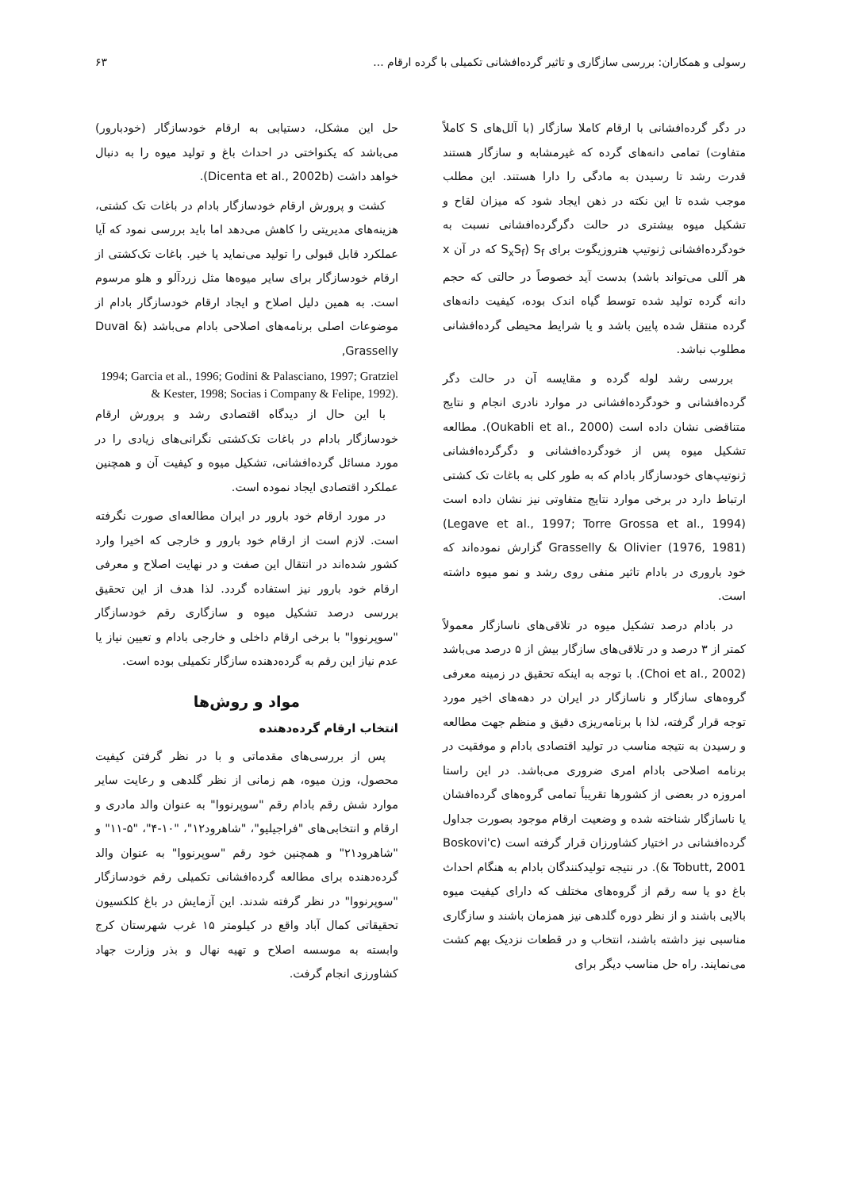رسولی و همکاران: بررسی سازگاری و تاثیر گرده‌افشانی تکمیلی با گرده ارقام ... ۶۳
در دگر گرده‌افشانی با ارقام کاملا سازگار (با آلل‌های S کاملاً متفاوت) تمامی دانه‌های گرده که غیرمشابه و سازگار هستند قدرت رشد تا رسیدن به مادگی را دارا هستند. این مطلب موجب شده تا این نکته در ذهن ایجاد شود که میزان لقاح و تشکیل میوه بیشتری در حالت دگرگرده‌افشانی نسبت به خودگرده‌افشانی ژنوتیپ هتروزیگوت برای S<sub>f</sub> (S<sub>x</sub>S<sub>f</sub> که در آن x هر آللی می‌تواند باشد) بدست آید خصوصاً در حالتی که حجم دانه گرده تولید شده توسط گیاه اندک بوده، کیفیت دانه‌های گرده منتقل شده پایین باشد و یا شرایط محیطی گرده‌افشانی مطلوب نباشد.
بررسی رشد لوله گرده و مقایسه آن در حالت دگر گرده‌افشانی و خودگرده‌افشانی در موارد نادری انجام و نتایج متناقضی نشان داده است (Oukabli et al., 2000). مطالعه تشکیل میوه پس از خودگرده‌افشانی و دگرگرده‌افشانی ژنوتیپ‌های خودسازگار بادام که به طور کلی به باغات تک کشتی ارتباط دارد در برخی موارد نتایج متفاوتی نیز نشان داده است (Legave et al., 1997; Torre Grossa et al., 1994) Grasselly & Olivier (1976, 1981) گزارش نموده‌اند که خود باروری در بادام تاثیر منفی روی رشد و نمو میوه داشته است.
در بادام درصد تشکیل میوه در تلاقی‌های ناسازگار معمولاً کمتر از ۳ درصد و در تلاقی‌های سازگار بیش از ۵ درصد می‌باشد (Choi et al., 2002). با توجه به اینکه تحقیق در زمینه معرفی گروه‌های سازگار و ناسازگار در ایران در دهه‌های اخیر مورد توجه قرار گرفته، لذا با برنامه‌ریزی دقیق و منظم جهت مطالعه و رسیدن به نتیجه مناسب در تولید اقتصادی بادام و موفقیت در برنامه اصلاحی بادام امری ضروری می‌باشد. در این راستا امروزه در بعضی از کشورها تقریباً تمامی گروه‌های گرده‌افشان یا ناسازگار شناخته شده و وضعیت ارقام موجود بصورت جداول گرده‌افشانی در اختیار کشاورزان قرار گرفته است (Boskovi'c & Tobutt, 2001). در نتیجه تولیدکنندگان بادام به هنگام احداث باغ دو یا سه رقم از گروه‌های مختلف که دارای کیفیت میوه بالایی باشند و از نظر دوره گلدهی نیز همزمان باشند و سازگاری مناسبی نیز داشته باشند، انتخاب و در قطعات نزدیک بهم کشت می‌نمایند. راه حل مناسب دیگر برای
حل این مشکل، دستیابی به ارقام خودسازگار (خودبارور) می‌باشد که یکنواختی در احداث باغ و تولید میوه را به دنبال خواهد داشت (Dicenta et al., 2002b).
کشت و پرورش ارقام خودسازگار بادام در باغات تک کشتی، هزینه‌های مدیریتی را کاهش می‌دهد اما باید بررسی نمود که آیا عملکرد قابل قبولی را تولید می‌نماید یا خیر. باغات تک‌کشتی از ارقام خودسازگار برای سایر میوه‌ها مثل زردآلو و هلو مرسوم است. به همین دلیل اصلاح و ایجاد ارقام خودسازگار بادام از موضوعات اصلی برنامه‌های اصلاحی بادام می‌باشد (Duval & Grasselly,
1994; Garcia et al., 1996; Godini & Palasciano, 1997; Gratziel & Kester, 1998; Socias i Company & Felipe, 1992).
با این حال از دیدگاه اقتصادی رشد و پرورش ارقام خودسازگار بادام در باغات تک‌کشتی نگرانی‌های زیادی را در مورد مسائل گرده‌افشانی، تشکیل میوه و کیفیت آن و همچنین عملکرد اقتصادی ایجاد نموده است.
در مورد ارقام خود بارور در ایران مطالعه‌ای صورت نگرفته است. لازم است از ارقام خود بارور و خارجی که اخیرا وارد کشور شده‌اند در انتقال این صفت و در نهایت اصلاح و معرفی ارقام خود بارور نیز استفاده گردد. لذا هدف از این تحقیق بررسی درصد تشکیل میوه و سازگاری رقم خودسازگار "سوپرنووا" با برخی ارقام داخلی و خارجی بادام و تعیین نیاز یا عدم نیاز این رقم به گرده‌دهنده سازگار تکمیلی بوده است.
مواد و روش‌ها
انتخاب ارقام گرده‌دهنده
پس از بررسی‌های مقدماتی و با در نظر گرفتن کیفیت محصول، وزن میوه، هم زمانی از نظر گلدهی و رعایت سایر موارد شش رقم بادام رقم "سوپرنووا" به عنوان والد مادری و ارقام و انتخابی‌های "فراجیلیو"، "شاهرود۱۲"، "۱۰-۴"، "۵-۱۱" و "شاهرود۲۱" و همچنین خود رقم "سوپرنووا" به عنوان والد گرده‌دهنده برای مطالعه گرده‌افشانی تکمیلی رقم خودسازگار "سوپرنووا" در نظر گرفته شدند. این آزمایش در باغ کلکسیون تحقیقاتی کمال آباد واقع در کیلومتر ۱۵ غرب شهرستان کرج وابسته به موسسه اصلاح و تهیه نهال و بذر وزارت جهاد کشاورزی انجام گرفت.